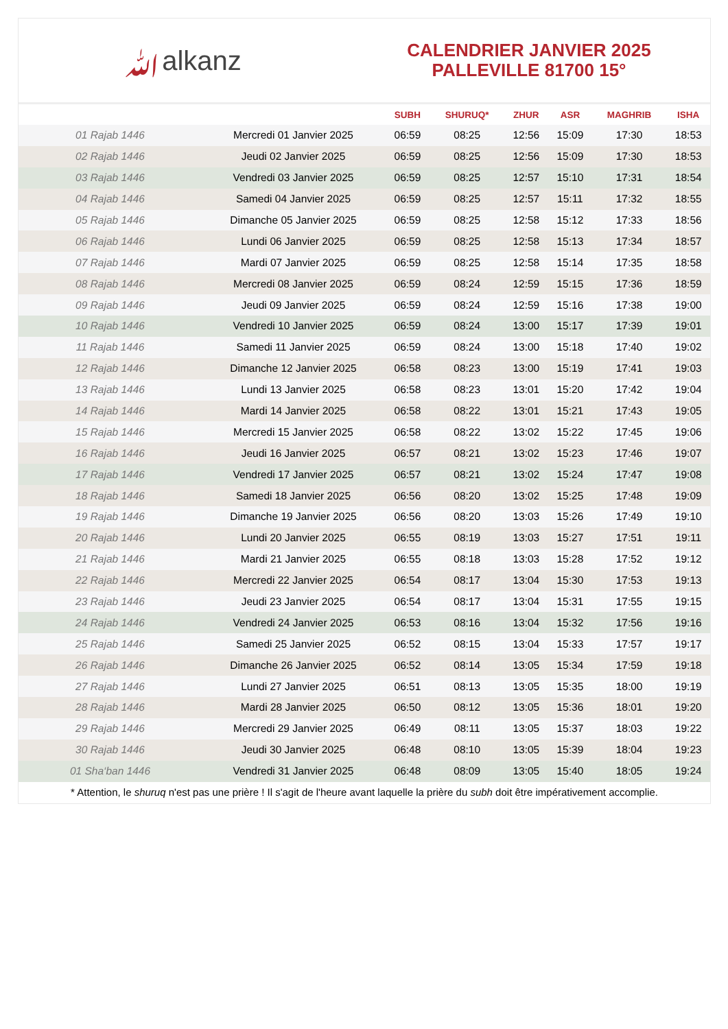ﷲalkanz
CALENDRIER JANVIER 2025
PALLEVILLE 81700 15°
| | | SUBH | SHURUQ* | ZHUR | ASR | MAGHRIB | ISHA |
| --- | --- | --- | --- | --- | --- | --- | --- |
| 01 Rajab 1446 | Mercredi 01 Janvier 2025 | 06:59 | 08:25 | 12:56 | 15:09 | 17:30 | 18:53 |
| 02 Rajab 1446 | Jeudi 02 Janvier 2025 | 06:59 | 08:25 | 12:56 | 15:09 | 17:30 | 18:53 |
| 03 Rajab 1446 | Vendredi 03 Janvier 2025 | 06:59 | 08:25 | 12:57 | 15:10 | 17:31 | 18:54 |
| 04 Rajab 1446 | Samedi 04 Janvier 2025 | 06:59 | 08:25 | 12:57 | 15:11 | 17:32 | 18:55 |
| 05 Rajab 1446 | Dimanche 05 Janvier 2025 | 06:59 | 08:25 | 12:58 | 15:12 | 17:33 | 18:56 |
| 06 Rajab 1446 | Lundi 06 Janvier 2025 | 06:59 | 08:25 | 12:58 | 15:13 | 17:34 | 18:57 |
| 07 Rajab 1446 | Mardi 07 Janvier 2025 | 06:59 | 08:25 | 12:58 | 15:14 | 17:35 | 18:58 |
| 08 Rajab 1446 | Mercredi 08 Janvier 2025 | 06:59 | 08:24 | 12:59 | 15:15 | 17:36 | 18:59 |
| 09 Rajab 1446 | Jeudi 09 Janvier 2025 | 06:59 | 08:24 | 12:59 | 15:16 | 17:38 | 19:00 |
| 10 Rajab 1446 | Vendredi 10 Janvier 2025 | 06:59 | 08:24 | 13:00 | 15:17 | 17:39 | 19:01 |
| 11 Rajab 1446 | Samedi 11 Janvier 2025 | 06:59 | 08:24 | 13:00 | 15:18 | 17:40 | 19:02 |
| 12 Rajab 1446 | Dimanche 12 Janvier 2025 | 06:58 | 08:23 | 13:00 | 15:19 | 17:41 | 19:03 |
| 13 Rajab 1446 | Lundi 13 Janvier 2025 | 06:58 | 08:23 | 13:01 | 15:20 | 17:42 | 19:04 |
| 14 Rajab 1446 | Mardi 14 Janvier 2025 | 06:58 | 08:22 | 13:01 | 15:21 | 17:43 | 19:05 |
| 15 Rajab 1446 | Mercredi 15 Janvier 2025 | 06:58 | 08:22 | 13:02 | 15:22 | 17:45 | 19:06 |
| 16 Rajab 1446 | Jeudi 16 Janvier 2025 | 06:57 | 08:21 | 13:02 | 15:23 | 17:46 | 19:07 |
| 17 Rajab 1446 | Vendredi 17 Janvier 2025 | 06:57 | 08:21 | 13:02 | 15:24 | 17:47 | 19:08 |
| 18 Rajab 1446 | Samedi 18 Janvier 2025 | 06:56 | 08:20 | 13:02 | 15:25 | 17:48 | 19:09 |
| 19 Rajab 1446 | Dimanche 19 Janvier 2025 | 06:56 | 08:20 | 13:03 | 15:26 | 17:49 | 19:10 |
| 20 Rajab 1446 | Lundi 20 Janvier 2025 | 06:55 | 08:19 | 13:03 | 15:27 | 17:51 | 19:11 |
| 21 Rajab 1446 | Mardi 21 Janvier 2025 | 06:55 | 08:18 | 13:03 | 15:28 | 17:52 | 19:12 |
| 22 Rajab 1446 | Mercredi 22 Janvier 2025 | 06:54 | 08:17 | 13:04 | 15:30 | 17:53 | 19:13 |
| 23 Rajab 1446 | Jeudi 23 Janvier 2025 | 06:54 | 08:17 | 13:04 | 15:31 | 17:55 | 19:15 |
| 24 Rajab 1446 | Vendredi 24 Janvier 2025 | 06:53 | 08:16 | 13:04 | 15:32 | 17:56 | 19:16 |
| 25 Rajab 1446 | Samedi 25 Janvier 2025 | 06:52 | 08:15 | 13:04 | 15:33 | 17:57 | 19:17 |
| 26 Rajab 1446 | Dimanche 26 Janvier 2025 | 06:52 | 08:14 | 13:05 | 15:34 | 17:59 | 19:18 |
| 27 Rajab 1446 | Lundi 27 Janvier 2025 | 06:51 | 08:13 | 13:05 | 15:35 | 18:00 | 19:19 |
| 28 Rajab 1446 | Mardi 28 Janvier 2025 | 06:50 | 08:12 | 13:05 | 15:36 | 18:01 | 19:20 |
| 29 Rajab 1446 | Mercredi 29 Janvier 2025 | 06:49 | 08:11 | 13:05 | 15:37 | 18:03 | 19:22 |
| 30 Rajab 1446 | Jeudi 30 Janvier 2025 | 06:48 | 08:10 | 13:05 | 15:39 | 18:04 | 19:23 |
| 01 Sha‘ban 1446 | Vendredi 31 Janvier 2025 | 06:48 | 08:09 | 13:05 | 15:40 | 18:05 | 19:24 |
* Attention, le shuruq n'est pas une prière ! Il s'agit de l'heure avant laquelle la prière du subh doit être impérativement accomplie.